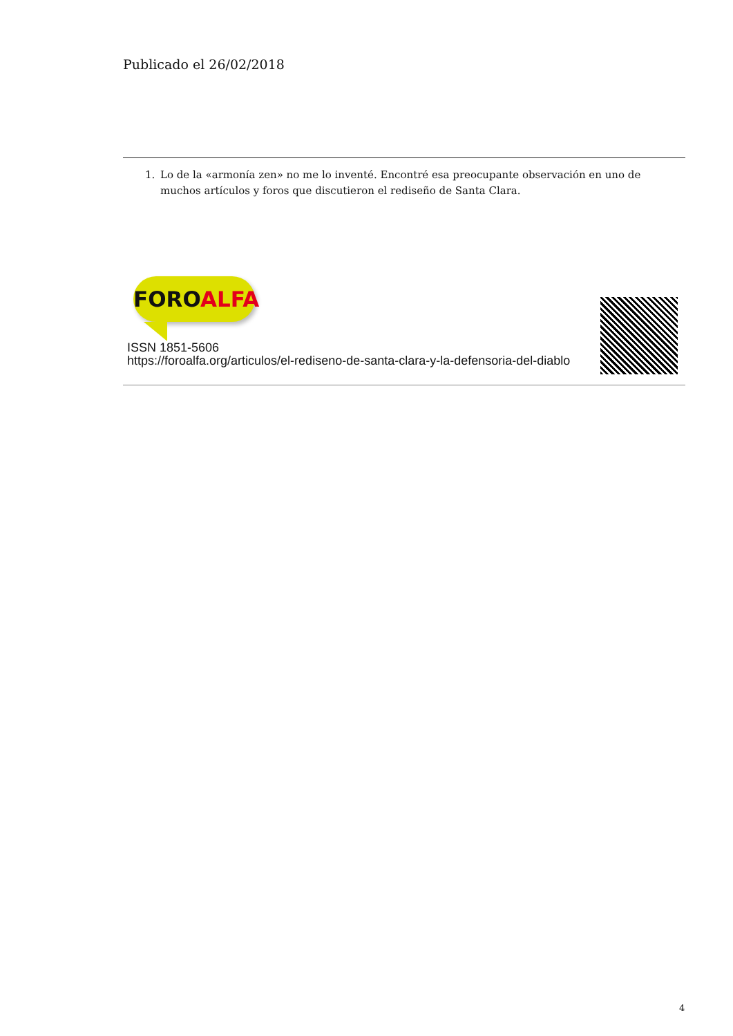Publicado el 26/02/2018
1. Lo de la «armonía zen» no me lo inventé. Encontré esa preocupante observación en uno de muchos artículos y foros que discutieron el rediseño de Santa Clara.
FOROALFA
ISSN 1851-5606
https://foroalfa.org/articulos/el-rediseno-de-santa-clara-y-la-defensoria-del-diablo
4